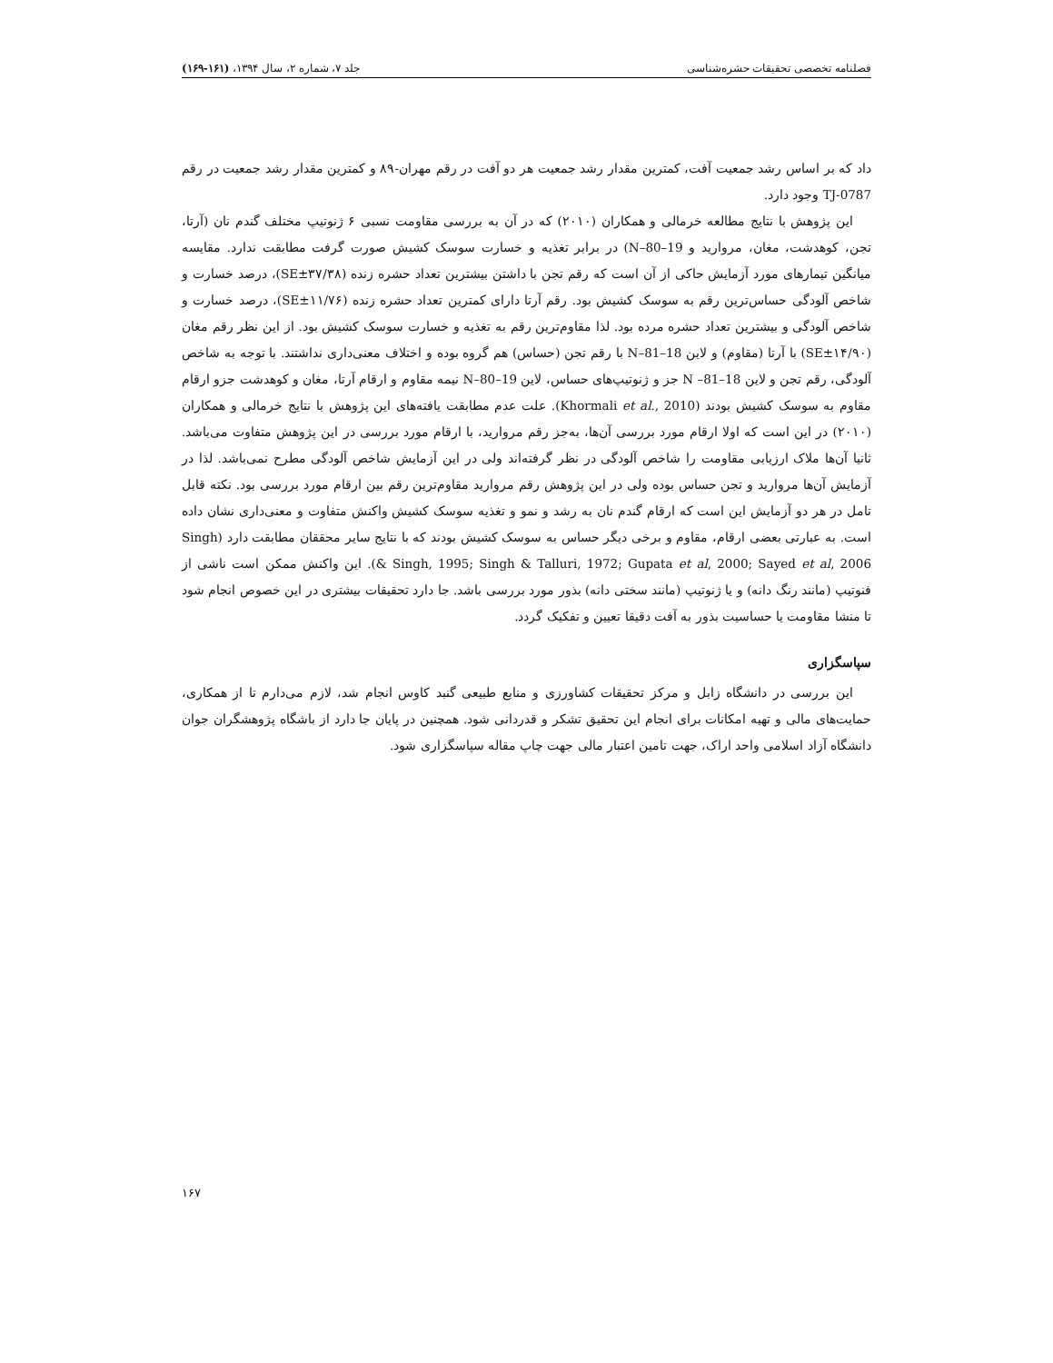فصلنامه تخصصی تحقیقات حشره‌شناسی جلد ۷، شماره ۲، سال ۱۳۹۴، (۱۶۱-۱۶۹)
داد که بر اساس رشد جمعیت آفت، کمترین مقدار رشد جمعیت هر دو آفت در رقم مهران-۸۹ و کمترین مقدار رشد جمعیت در رقم TJ-0787 وجود دارد.
این پژوهش با نتایج مطالعه خرمالی و همکاران (۲۰۱۰) که در آن به بررسی مقاومت نسبی ۶ ژنوتیپ مختلف گندم نان (آرتا، تجن، کوهدشت، مغان، مروارید و N–80–19) در برابر تغذیه و خسارت سوسک کشیش صورت گرفت مطابقت ندارد. مقایسه میانگین تیمارهای مورد آزمایش حاکی از آن است که رقم تجن با داشتن بیشترین تعداد حشره زنده (۳۷/۳۸±SE)، درصد خسارت و شاخص آلودگی حساس‌ترین رقم به سوسک کشیش بود. رقم آرتا دارای کمترین تعداد حشره زنده (۱۱/۷۶±SE)، درصد خسارت و شاخص آلودگی و بیشترین تعداد حشره مرده بود. لذا مقاوم‌ترین رقم به تغذیه و خسارت سوسک کشیش بود. از این نظر رقم مغان (۱۴/۹۰±SE) با آرتا (مقاوم) و لاین N–81–18 با رقم تجن (حساس) هم گروه بوده و اختلاف معنی‌داری نداشتند. با توجه به شاخص آلودگی، رقم تجن و لاین N –81–18 جز و ژنوتیپ‌های حساس، لاین N–80–19 نیمه مقاوم و ارقام آرتا، مغان و کوهدشت جزو ارقام مقاوم به سوسک کشیش بودند (Khormali et al., 2010). علت عدم مطابقت یافته‌های این پژوهش با نتایج خرمالی و همکاران (۲۰۱۰) در این است که اولا ارقام مورد بررسی آن‌ها، به‌جز رقم مروارید، با ارقام مورد بررسی در این پژوهش متفاوت می‌باشد. ثانیا آن‌ها ملاک ارزیابی مقاومت را شاخص آلودگی در نظر گرفته‌اند ولی در این آزمایش شاخص آلودگی مطرح نمی‌باشد. لذا در آزمایش آن‌ها مروارید و تجن حساس بوده ولی در این پژوهش رقم مروارید مقاوم‌ترین رقم بین ارقام مورد بررسی بود. نکته قابل تامل در هر دو آزمایش این است که ارقام گندم نان به رشد و نمو و تغذیه سوسک کشیش واکنش متفاوت و معنی‌داری نشان داده است. به عبارتی بعضی ارقام، مقاوم و برخی دیگر حساس به سوسک کشیش بودند که با نتایج سایر محققان مطابقت دارد (Singh & Singh, 1995; Singh & Talluri, 1972; Gupata et al, 2000; Sayed et al, 2006). این واکنش ممکن است ناشی از فنوتیپ (مانند رنگ دانه) و یا ژنوتیپ (مانند سختی دانه) بذور مورد بررسی باشد. جا دارد تحقیقات بیشتری در این خصوص انجام شود تا منشا مقاومت یا حساسیت بذور به آفت دقیقا تعیین و تفکیک گردد.
سپاسگزاری
این بررسی در دانشگاه زابل و مرکز تحقیقات کشاورزی و منابع طبیعی گنبد کاوس انجام شد، لازم می‌دارم تا از همکاری، حمایت‌های مالی و تهیه امکانات برای انجام این تحقیق تشکر و قدردانی شود. همچنین در پایان جا دارد از باشگاه پژوهشگران جوان دانشگاه آزاد اسلامی واحد اراک، جهت تامین اعتبار مالی جهت چاپ مقاله سپاسگزاری شود.
۱۶۷